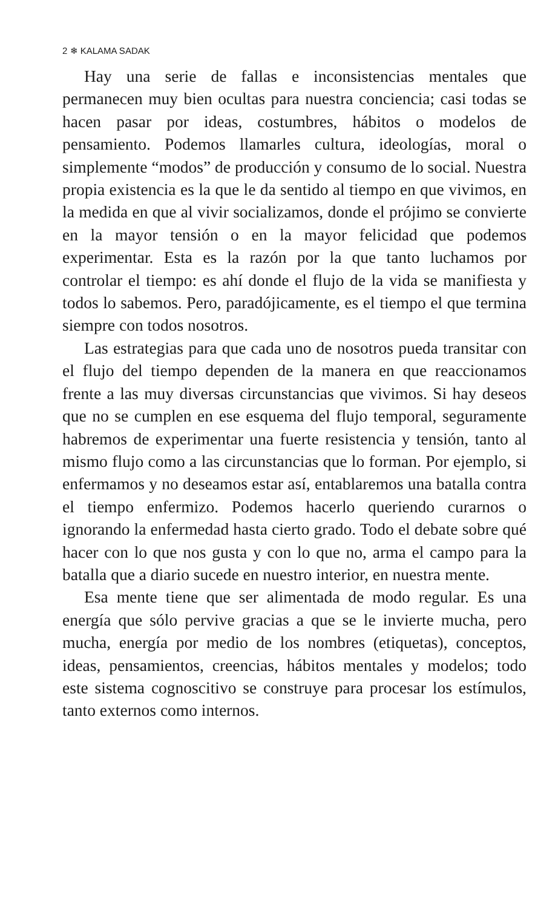2 ❄ KALAMA SADAK
Hay una serie de fallas e inconsistencias mentales que permanecen muy bien ocultas para nuestra conciencia; casi todas se hacen pasar por ideas, costumbres, hábitos o modelos de pensamiento. Podemos llamarles cultura, ideologías, moral o simplemente “modos” de producción y consumo de lo social. Nuestra propia existencia es la que le da sentido al tiempo en que vivimos, en la medida en que al vivir socializamos, donde el prójimo se convierte en la mayor tensión o en la mayor felicidad que podemos experimentar. Esta es la razón por la que tanto luchamos por controlar el tiempo: es ahí donde el flujo de la vida se manifiesta y todos lo sabemos. Pero, paradójicamente, es el tiempo el que termina siempre con todos nosotros.
Las estrategias para que cada uno de nosotros pueda transitar con el flujo del tiempo dependen de la manera en que reaccionamos frente a las muy diversas circunstancias que vivimos. Si hay deseos que no se cumplen en ese esquema del flujo temporal, seguramente habremos de experimentar una fuerte resistencia y tensión, tanto al mismo flujo como a las circunstancias que lo forman. Por ejemplo, si enfermamos y no deseamos estar así, entablaremos una batalla contra el tiempo enfermizo. Podemos hacerlo queriendo curarnos o ignorando la enfermedad hasta cierto grado. Todo el debate sobre qué hacer con lo que nos gusta y con lo que no, arma el campo para la batalla que a diario sucede en nuestro interior, en nuestra mente.
Esa mente tiene que ser alimentada de modo regular. Es una energía que sólo pervive gracias a que se le invierte mucha, pero mucha, energía por medio de los nombres (etiquetas), conceptos, ideas, pensamientos, creencias, hábitos mentales y modelos; todo este sistema cognoscitivo se construye para procesar los estímulos, tanto externos como internos.